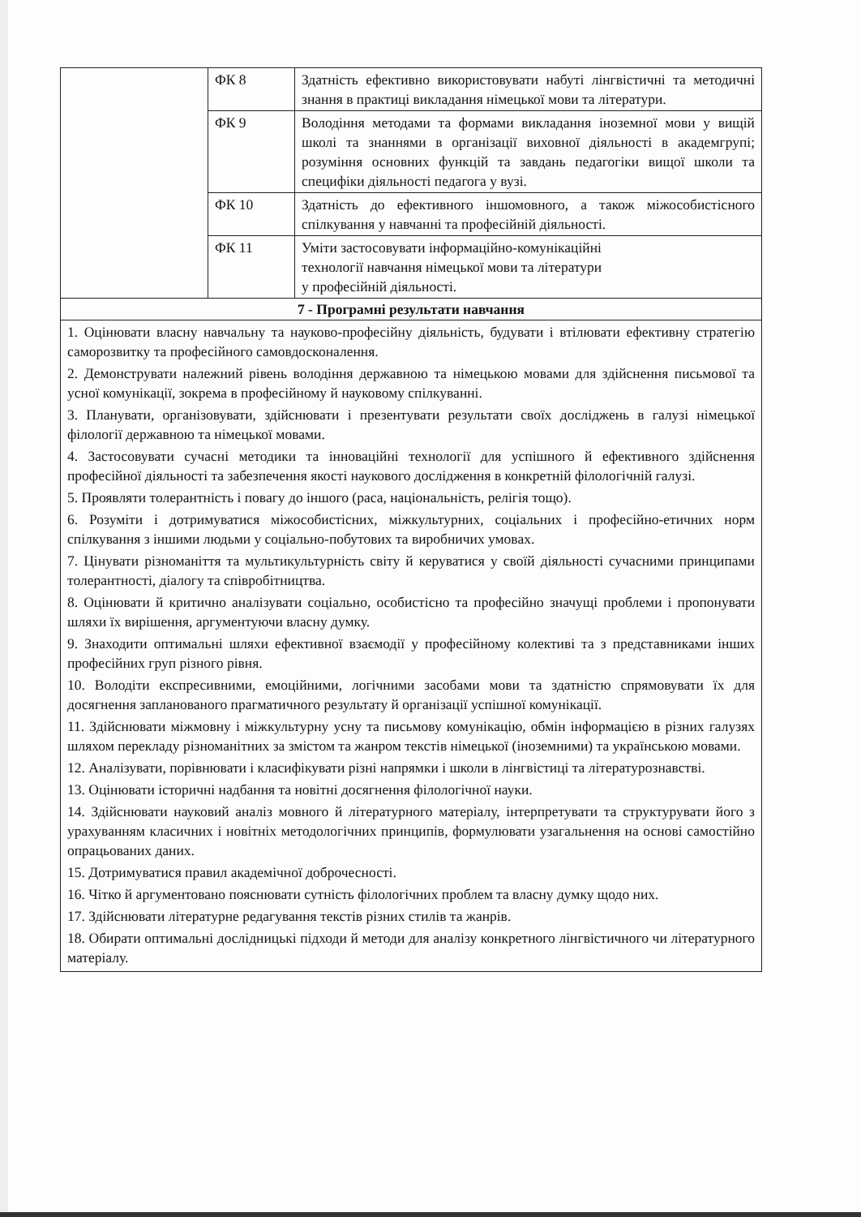| | ФК 8 | Здатність ефективно використовувати набуті лінгвістичні та методичні знання в практиці викладання німецької мови та літератури. |
| | ФК 9 | Володіння методами та формами викладання іноземної мови у вищій школі та знаннями в організації виховної діяльності в академгрупі; розуміння основних функцій та завдань педагогіки вищої школи та специфіки діяльності педагога у вузі. |
| | ФК 10 | Здатність до ефективного іншомовного, а також міжособистісного спілкування у навчанні та професійній діяльності. |
| | ФК 11 | Уміти застосовувати інформаційно-комунікаційні технології навчання німецької мови та літератури у професійній діяльності. |
| 7 - Програмні результати навчання | | |
| 1. Оцінювати власну навчальну та науково-професійну діяльність, будувати і втілювати ефективну стратегію саморозвитку та професійного самовдосконалення. 2. Демонструвати належний рівень володіння державною та німецькою мовами для здійснення письмової та усної комунікації, зокрема в професійному й науковому спілкуванні. 3. Планувати, організовувати, здійснювати і презентувати результати своїх досліджень в галузі німецької філології державною та німецької мовами. 4. Застосовувати сучасні методики та інноваційні технології для успішного й ефективного здійснення професійної діяльності та забезпечення якості наукового дослідження в конкретній філологічній галузі. 5. Проявляти толерантність і повагу до іншого (раса, національність, релігія тощо). 6. Розуміти і дотримуватися міжособистісних, міжкультурних, соціальних і професійно-етичних норм спілкування з іншими людьми у соціально-побутових та виробничих умовах. 7. Цінувати різноманіття та мультикультурність світу й керуватися у своїй діяльності сучасними принципами толерантності, діалогу та співробітництва. 8. Оцінювати й критично аналізувати соціально, особистісно та професійно значущі проблеми і пропонувати шляхи їх вирішення, аргументуючи власну думку. 9. Знаходити оптимальні шляхи ефективної взаємодії у професійному колективі та з представниками інших професійних груп різного рівня. 10. Володіти експресивними, емоційними, логічними засобами мови та здатністю спрямовувати їх для досягнення запланованого прагматичного результату й організації успішної комунікації. 11. Здійснювати міжмовну і міжкультурну усну та письмову комунікацію, обмін інформацією в різних галузях шляхом перекладу різноманітних за змістом та жанром текстів німецької (іноземними) та українською мовами. 12. Аналізувати, порівнювати і класифікувати різні напрямки і школи в лінгвістиці та літературознавстві. 13. Оцінювати історичні надбання та новітні досягнення філологічної науки. 14. Здійснювати науковий аналіз мовного й літературного матеріалу, інтерпретувати та структурувати його з урахуванням класичних і новітніх методологічних принципів, формулювати узагальнення на основі самостійно опрацьованих даних. 15. Дотримуватися правил академічної доброчесності. 16. Чітко й аргументовано пояснювати сутність філологічних проблем та власну думку щодо них. 17. Здійснювати літературне редагування текстів різних стилів та жанрів. 18. Обирати оптимальні дослідницькі підходи й методи для аналізу конкретного лінгвістичного чи літературного матеріалу. | | |